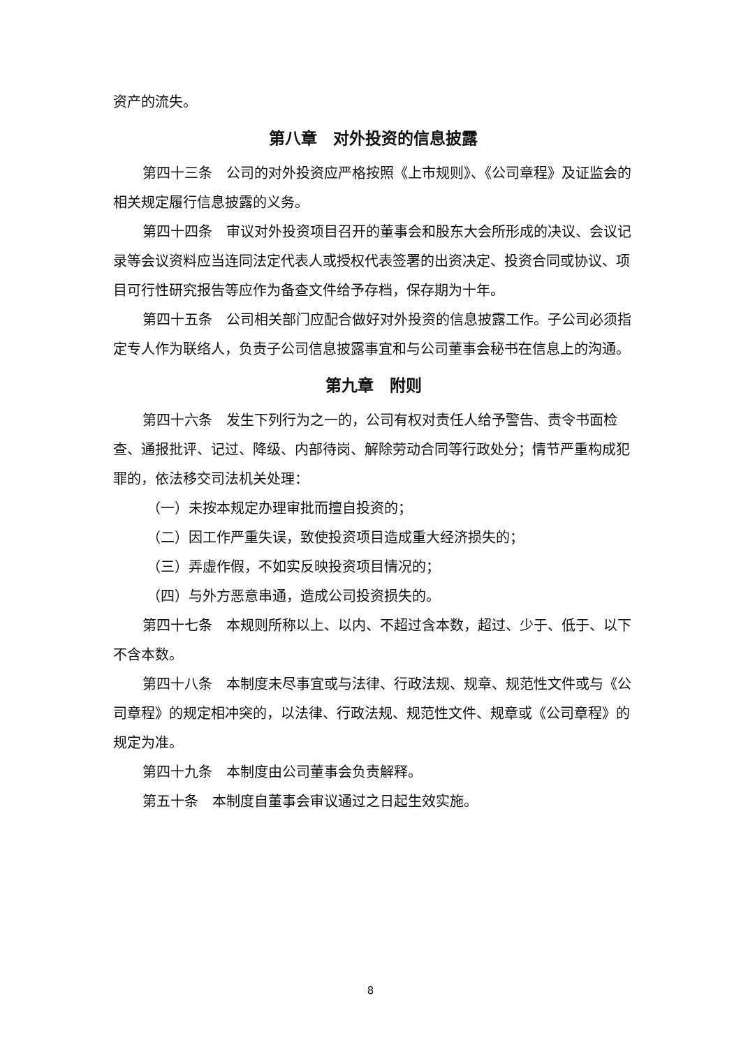资产的流失。
第八章　对外投资的信息披露
第四十三条　公司的对外投资应严格按照《上市规则》、《公司章程》及证监会的相关规定履行信息披露的义务。
第四十四条　审议对外投资项目召开的董事会和股东大会所形成的决议、会议记录等会议资料应当连同法定代表人或授权代表签署的出资决定、投资合同或协议、项目可行性研究报告等应作为备查文件给予存档，保存期为十年。
第四十五条　公司相关部门应配合做好对外投资的信息披露工作。子公司必须指定专人作为联络人，负责子公司信息披露事宜和与公司董事会秘书在信息上的沟通。
第九章　附则
第四十六条　发生下列行为之一的，公司有权对责任人给予警告、责令书面检查、通报批评、记过、降级、内部待岗、解除劳动合同等行政处分；情节严重构成犯罪的，依法移交司法机关处理：
（一）未按本规定办理审批而擅自投资的；
（二）因工作严重失误，致使投资项目造成重大经济损失的；
（三）弄虚作假，不如实反映投资项目情况的；
（四）与外方恶意串通，造成公司投资损失的。
第四十七条　本规则所称以上、以内、不超过含本数，超过、少于、低于、以下不含本数。
第四十八条　本制度未尽事宜或与法律、行政法规、规章、规范性文件或与《公司章程》的规定相冲突的，以法律、行政法规、规范性文件、规章或《公司章程》的规定为准。
第四十九条　本制度由公司董事会负责解释。
第五十条　本制度自董事会审议通过之日起生效实施。
8